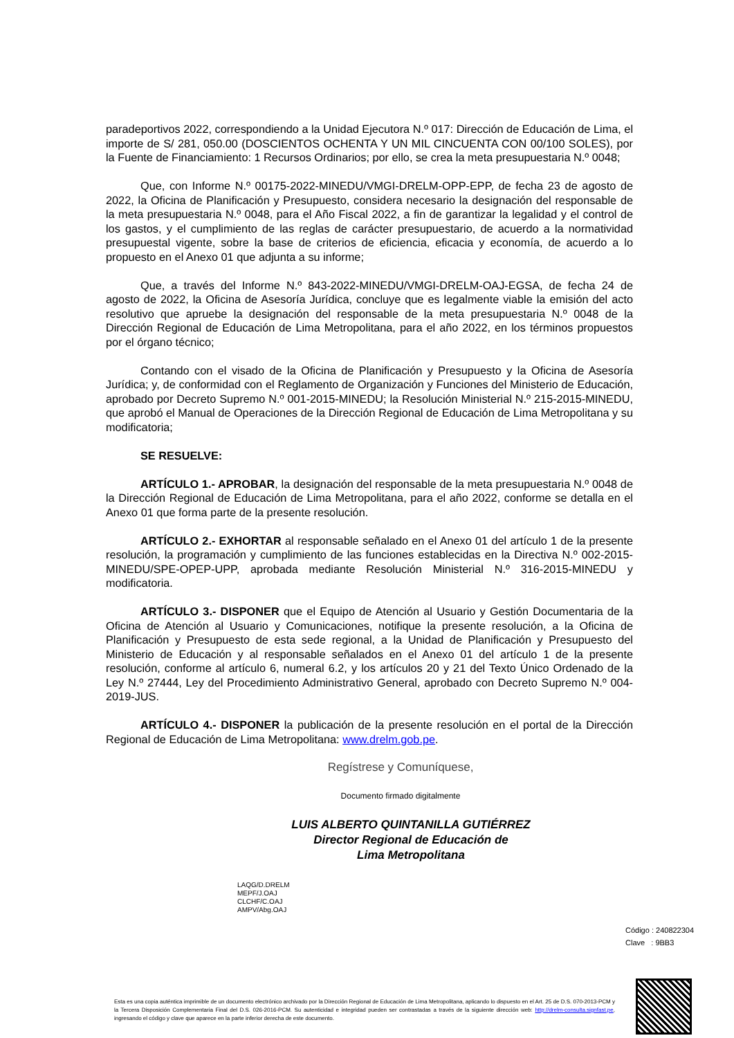paradeportivos 2022, correspondiendo a la Unidad Ejecutora N.º 017: Dirección de Educación de Lima, el importe de S/ 281, 050.00 (DOSCIENTOS OCHENTA Y UN MIL CINCUENTA CON 00/100 SOLES), por la Fuente de Financiamiento: 1 Recursos Ordinarios; por ello, se crea la meta presupuestaria N.º 0048;
Que, con Informe N.º 00175-2022-MINEDU/VMGI-DRELM-OPP-EPP, de fecha 23 de agosto de 2022, la Oficina de Planificación y Presupuesto, considera necesario la designación del responsable de la meta presupuestaria N.º 0048, para el Año Fiscal 2022, a fin de garantizar la legalidad y el control de los gastos, y el cumplimiento de las reglas de carácter presupuestario, de acuerdo a la normatividad presupuestal vigente, sobre la base de criterios de eficiencia, eficacia y economía, de acuerdo a lo propuesto en el Anexo 01 que adjunta a su informe;
Que, a través del Informe N.º 843-2022-MINEDU/VMGI-DRELM-OAJ-EGSA, de fecha 24 de agosto de 2022, la Oficina de Asesoría Jurídica, concluye que es legalmente viable la emisión del acto resolutivo que apruebe la designación del responsable de la meta presupuestaria N.º 0048 de la Dirección Regional de Educación de Lima Metropolitana, para el año 2022, en los términos propuestos por el órgano técnico;
Contando con el visado de la Oficina de Planificación y Presupuesto y la Oficina de Asesoría Jurídica; y, de conformidad con el Reglamento de Organización y Funciones del Ministerio de Educación, aprobado por Decreto Supremo N.º 001-2015-MINEDU; la Resolución Ministerial N.º 215-2015-MINEDU, que aprobó el Manual de Operaciones de la Dirección Regional de Educación de Lima Metropolitana y su modificatoria;
SE RESUELVE:
ARTÍCULO 1.- APROBAR, la designación del responsable de la meta presupuestaria N.º 0048 de la Dirección Regional de Educación de Lima Metropolitana, para el año 2022, conforme se detalla en el Anexo 01 que forma parte de la presente resolución.
ARTÍCULO 2.- EXHORTAR al responsable señalado en el Anexo 01 del artículo 1 de la presente resolución, la programación y cumplimiento de las funciones establecidas en la Directiva N.º 002-2015-MINEDU/SPE-OPEP-UPP, aprobada mediante Resolución Ministerial N.º 316-2015-MINEDU y modificatoria.
ARTÍCULO 3.- DISPONER que el Equipo de Atención al Usuario y Gestión Documentaria de la Oficina de Atención al Usuario y Comunicaciones, notifique la presente resolución, a la Oficina de Planificación y Presupuesto de esta sede regional, a la Unidad de Planificación y Presupuesto del Ministerio de Educación y al responsable señalados en el Anexo 01 del artículo 1 de la presente resolución, conforme al artículo 6, numeral 6.2, y los artículos 20 y 21 del Texto Único Ordenado de la Ley N.º 27444, Ley del Procedimiento Administrativo General, aprobado con Decreto Supremo N.º 004-2019-JUS.
ARTÍCULO 4.- DISPONER la publicación de la presente resolución en el portal de la Dirección Regional de Educación de Lima Metropolitana: www.drelm.gob.pe.
Regístrese y Comuníquese,
Documento firmado digitalmente
LUIS ALBERTO QUINTANILLA GUTIÉRREZ
Director Regional de Educación de
Lima Metropolitana
LAQG/D.DRELM
MEPF/J.OAJ
CLCHF/C.OAJ
AMPV/Abg.OAJ
Código : 240822304
Clave : 9BB3
Esta es una copia auténtica imprimible de un documento electrónico archivado por la Dirección Regional de Educación de Lima Metropolitana, aplicando lo dispuesto en el Art. 25 de D.S. 070-2013-PCM y la Tercera Disposición Complementaria Final del D.S. 026-2016-PCM. Su autenticidad e integridad pueden ser contrastadas a través de la siguiente dirección web: http://drelm-consulta.signfast.pe, ingresando el código y clave que aparece en la parte inferior derecha de este documento.